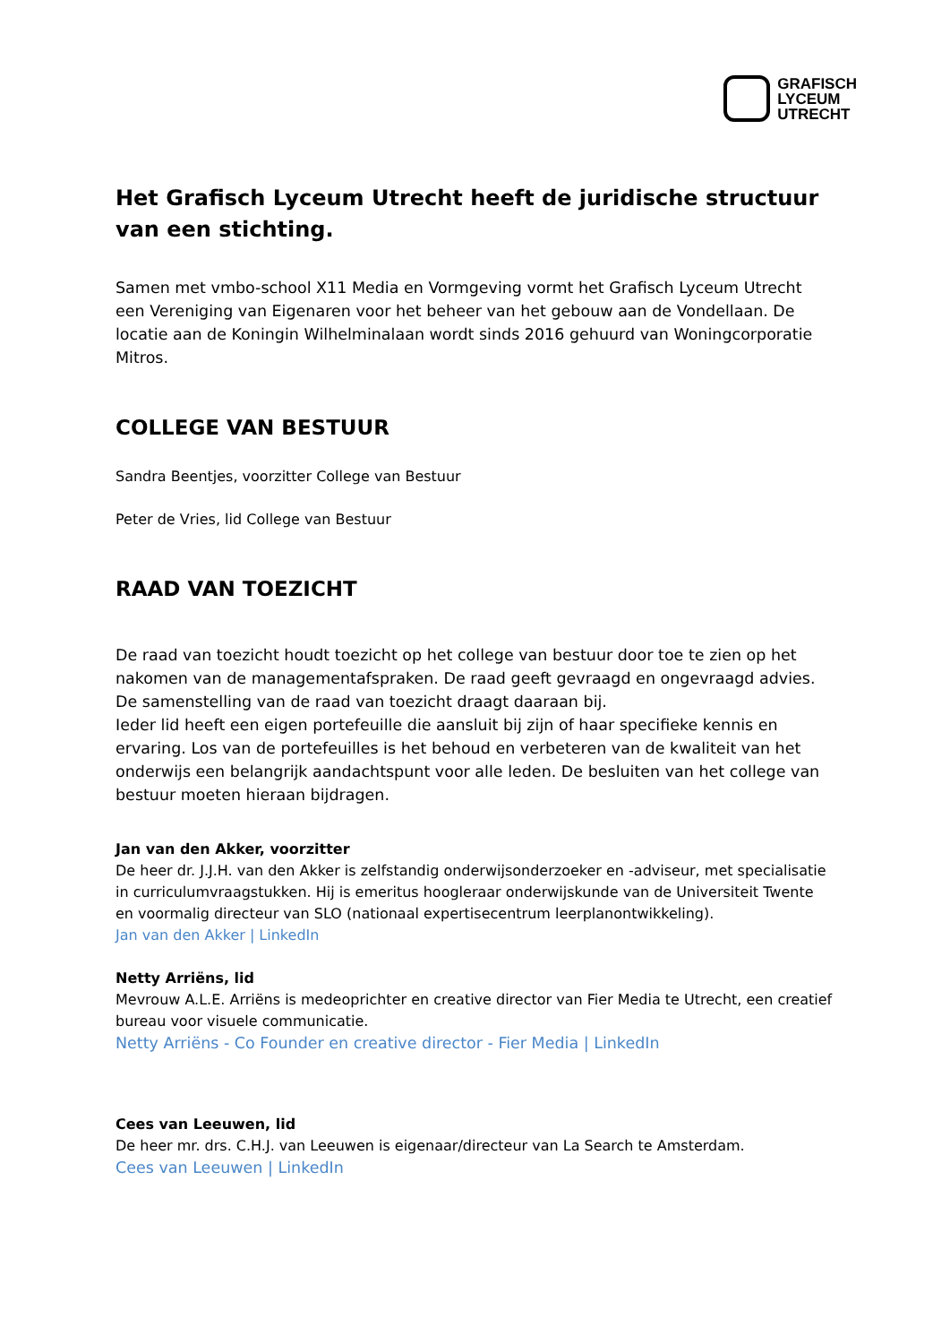GRAFISCH
LYCEUM
UTRECHT
Het Grafisch Lyceum Utrecht heeft de juridische structuur van een stichting.
Samen met vmbo-school X11 Media en Vormgeving vormt het Grafisch Lyceum Utrecht een Vereniging van Eigenaren voor het beheer van het gebouw aan de Vondellaan. De locatie aan de Koningin Wilhelminalaan wordt sinds 2016 gehuurd van Woningcorporatie Mitros.
COLLEGE VAN BESTUUR
Sandra Beentjes, voorzitter College van Bestuur
Peter de Vries, lid College van Bestuur
RAAD VAN TOEZICHT
De raad van toezicht houdt toezicht op het college van bestuur door toe te zien op het nakomen van de managementafspraken. De raad geeft gevraagd en ongevraagd advies. De samenstelling van de raad van toezicht draagt daaraan bij.
Ieder lid heeft een eigen portefeuille die aansluit bij zijn of haar specifieke kennis en ervaring. Los van de portefeuilles is het behoud en verbeteren van de kwaliteit van het onderwijs een belangrijk aandachtspunt voor alle leden. De besluiten van het college van bestuur moeten hieraan bijdragen.
Jan van den Akker, voorzitter
De heer dr. J.J.H. van den Akker is zelfstandig onderwijsonderzoeker en -adviseur, met specialisatie in curriculumvraagstukken. Hij is emeritus hoogleraar onderwijskunde van de Universiteit Twente en voormalig directeur van SLO (nationaal expertisecentrum leerplanontwikkeling).
Jan van den Akker | LinkedIn
Netty Arriëns, lid
Mevrouw A.L.E. Arriëns is medeoprichter en creative director van Fier Media te Utrecht, een creatief bureau voor visuele communicatie.
Netty Arriëns - Co Founder en creative director - Fier Media | LinkedIn
Cees van Leeuwen, lid
De heer mr. drs. C.H.J. van Leeuwen is eigenaar/directeur van La Search te Amsterdam.
Cees van Leeuwen | LinkedIn